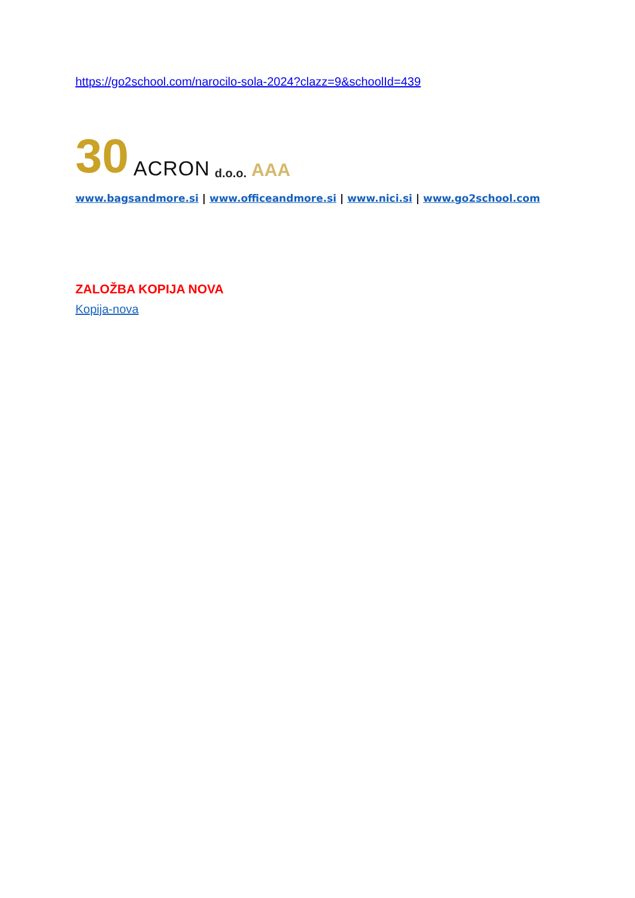https://go2school.com/narocilo-sola-2024?clazz=9&schoolId=439
30 ACRON d.o.o. AAA
www.bagsandmore.si | www.officeandmore.si | www.nici.si | www.go2school.com
ZALOŽBA KOPIJA NOVA
Kopija-nova